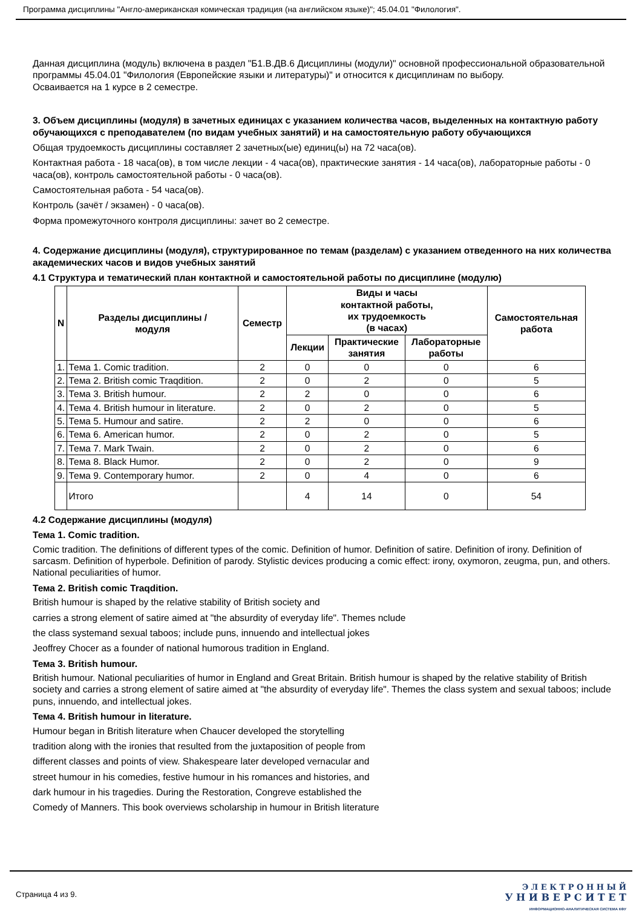Программа дисциплины "Англо-американская комическая традиция (на английском языке)"; 45.04.01 "Филология".
Данная дисциплина (модуль) включена в раздел "Б1.В.ДВ.6 Дисциплины (модули)" основной профессиональной образовательной программы 45.04.01 "Филология (Европейские языки и литературы)" и относится к дисциплинам по выбору.
Осваивается на 1 курсе в 2 семестре.
3. Объем дисциплины (модуля) в зачетных единицах с указанием количества часов, выделенных на контактную работу обучающихся с преподавателем (по видам учебных занятий) и на самостоятельную работу обучающихся
Общая трудоемкость дисциплины составляет 2 зачетных(ые) единиц(ы) на 72 часа(ов).
Контактная работа - 18 часа(ов), в том числе лекции - 4 часа(ов), практические занятия - 14 часа(ов), лабораторные работы - 0 часа(ов), контроль самостоятельной работы - 0 часа(ов).
Самостоятельная работа - 54 часа(ов).
Контроль (зачёт / экзамен) - 0 часа(ов).
Форма промежуточного контроля дисциплины: зачет во 2 семестре.
4. Содержание дисциплины (модуля), структурированное по темам (разделам) с указанием отведенного на них количества академических часов и видов учебных занятий
4.1 Структура и тематический план контактной и самостоятельной работы по дисциплине (модулю)
| N | Разделы дисциплины / модуля | Семестр | Виды и часы контактной работы, их трудоемкость (в часах) | | | Самостоятельная работа |
| --- | --- | --- | --- | --- | --- | --- |
| | | | Лекции | Практические занятия | Лабораторные работы | |
| 1. | Тема 1. Comic tradition. | 2 | 0 | 0 | 0 | 6 |
| 2. | Тема 2. British comic Traqdition. | 2 | 0 | 2 | 0 | 5 |
| 3. | Тема 3. British humour. | 2 | 2 | 0 | 0 | 6 |
| 4. | Тема 4. British humour in literature. | 2 | 0 | 2 | 0 | 5 |
| 5. | Тема 5. Humour and satire. | 2 | 2 | 0 | 0 | 6 |
| 6. | Тема 6. American humor. | 2 | 0 | 2 | 0 | 5 |
| 7. | Тема 7. Mark Twain. | 2 | 0 | 2 | 0 | 6 |
| 8. | Тема 8. Black Humor. | 2 | 0 | 2 | 0 | 9 |
| 9. | Тема 9. Contemporary humor. | 2 | 0 | 4 | 0 | 6 |
| | Итого | | 4 | 14 | 0 | 54 |
4.2 Содержание дисциплины (модуля)
Тема 1. Comic tradition.
Comic tradition. The definitions of different types of the comic. Definition of humor. Definition of satire. Definition of irony. Definition of sarcasm. Definition of hyperbole. Definition of parody. Stylistic devices producing a comic effect: irony, oxymoron, zeugma, pun, and others. National peculiarities of humor.
Тема 2. British comic Traqdition.
British humour is shaped by the relative stability of British society and
carries a strong element of satire aimed at "the absurdity of everyday life". Themes nclude
the class systemand sexual taboos; include puns, innuendo and intellectual jokes
Jeoffrey Chocer as a founder of national humorous tradition in England.
Тема 3. British humour.
British humour. National peculiarities of humor in England and Great Britain. British humour is shaped by the relative stability of British society and carries a strong element of satire aimed at "the absurdity of everyday life". Themes the class system and sexual taboos; include puns, innuendo, and intellectual jokes.
Тема 4. British humour in literature.
Humour began in British literature when Chaucer developed the storytelling
tradition along with the ironies that resulted from the juxtaposition of people from
different classes and points of view. Shakespeare later developed vernacular and
street humour in his comedies, festive humour in his romances and histories, and
dark humour in his tragedies. During the Restoration, Congreve established the
Comedy of Manners. This book overviews scholarship in humour in British literature
Страница 4 из 9.
Э Л Е К Т Р О Н Н Ы Й
У Н И В Е Р С И Т Е Т
ИНФОРМАЦИОННО-АНАЛИТИЧЕСКАЯ СИСТЕМА КФУ